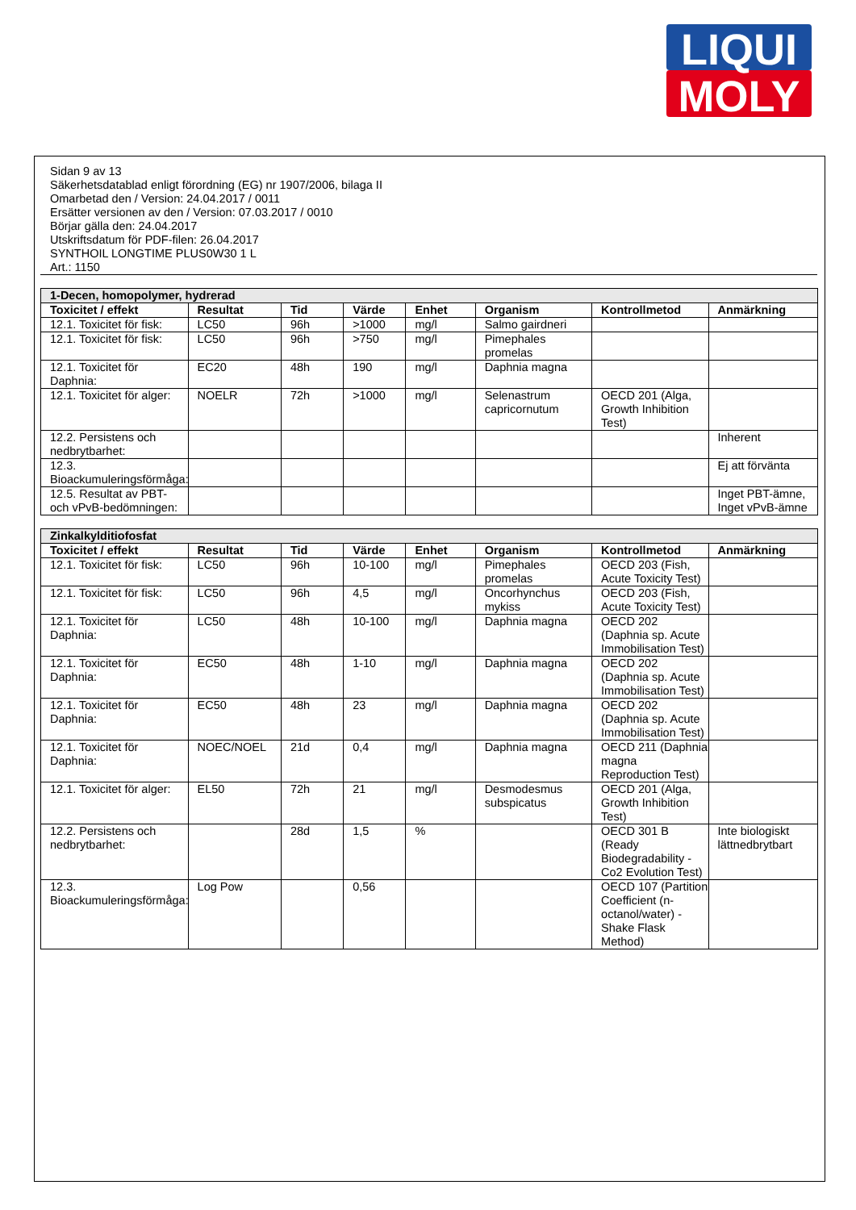LIQUI
MOLY
Sidan 9 av 13
Säkerhetsdatablad enligt förordning (EG) nr 1907/2006, bilaga II
Omarbetad den / Version: 24.04.2017 / 0011
Ersätter versionen av den / Version: 07.03.2017 / 0010
Börjar gälla den: 24.04.2017
Utskriftsdatum för PDF-filen: 26.04.2017
SYNTHOIL LONGTIME PLUS0W30 1 L
Art.: 1150
| 1-Decen, homopolymer, hydrerad | | | | | | | |
| Toxicitet / effekt | Resultat | Tid | Värde | Enhet | Organism | Kontrollmetod | Anmärkning |
| 12.1. Toxicitet för fisk: | LC50 | 96h | >1000 | mg/l | Salmo gairdneri | | |
| 12.1. Toxicitet för fisk: | LC50 | 96h | >750 | mg/l | Pimephales promelas | | |
| 12.1. Toxicitet för Daphnia: | EC20 | 48h | 190 | mg/l | Daphnia magna | | |
| 12.1. Toxicitet för alger: | NOELR | 72h | >1000 | mg/l | Selenastrum capricornutum | OECD 201 (Alga, Growth Inhibition Test) | |
| 12.2. Persistens och nedbrytbarhet: | | | | | | | Inherent |
| 12.3. Bioackumuleringsförmåga: | | | | | | | Ej att förvänta |
| 12.5. Resultat av PBT- och vPvB-bedömningen: | | | | | | | Inget PBT-ämne, Inget vPvB-ämne |
| Zinkalkylditiofosfat | | | | | | | |
| Toxicitet / effekt | Resultat | Tid | Värde | Enhet | Organism | Kontrollmetod | Anmärkning |
| 12.1. Toxicitet för fisk: | LC50 | 96h | 10-100 | mg/l | Pimephales promelas | OECD 203 (Fish, Acute Toxicity Test) | |
| 12.1. Toxicitet för fisk: | LC50 | 96h | 4,5 | mg/l | Oncorhynchus mykiss | OECD 203 (Fish, Acute Toxicity Test) | |
| 12.1. Toxicitet för Daphnia: | LC50 | 48h | 10-100 | mg/l | Daphnia magna | OECD 202 (Daphnia sp. Acute Immobilisation Test) | |
| 12.1. Toxicitet för Daphnia: | EC50 | 48h | 1-10 | mg/l | Daphnia magna | OECD 202 (Daphnia sp. Acute Immobilisation Test) | |
| 12.1. Toxicitet för Daphnia: | EC50 | 48h | 23 | mg/l | Daphnia magna | OECD 202 (Daphnia sp. Acute Immobilisation Test) | |
| 12.1. Toxicitet för Daphnia: | NOEC/NOEL | 21d | 0,4 | mg/l | Daphnia magna | OECD 211 (Daphnia magna Reproduction Test) | |
| 12.1. Toxicitet för alger: | EL50 | 72h | 21 | mg/l | Desmodesmus subspicatus | OECD 201 (Alga, Growth Inhibition Test) | |
| 12.2. Persistens och nedbrytbarhet: | | 28d | 1,5 | % | | OECD 301 B (Ready Biodegradability - Co2 Evolution Test) | Inte biologiskt lättnedbrytbart |
| 12.3. Bioackumuleringsförmåga: | Log Pow | | 0,56 | | | OECD 107 (Partition Coefficient (n-octanol/water) - Shake Flask Method) | |